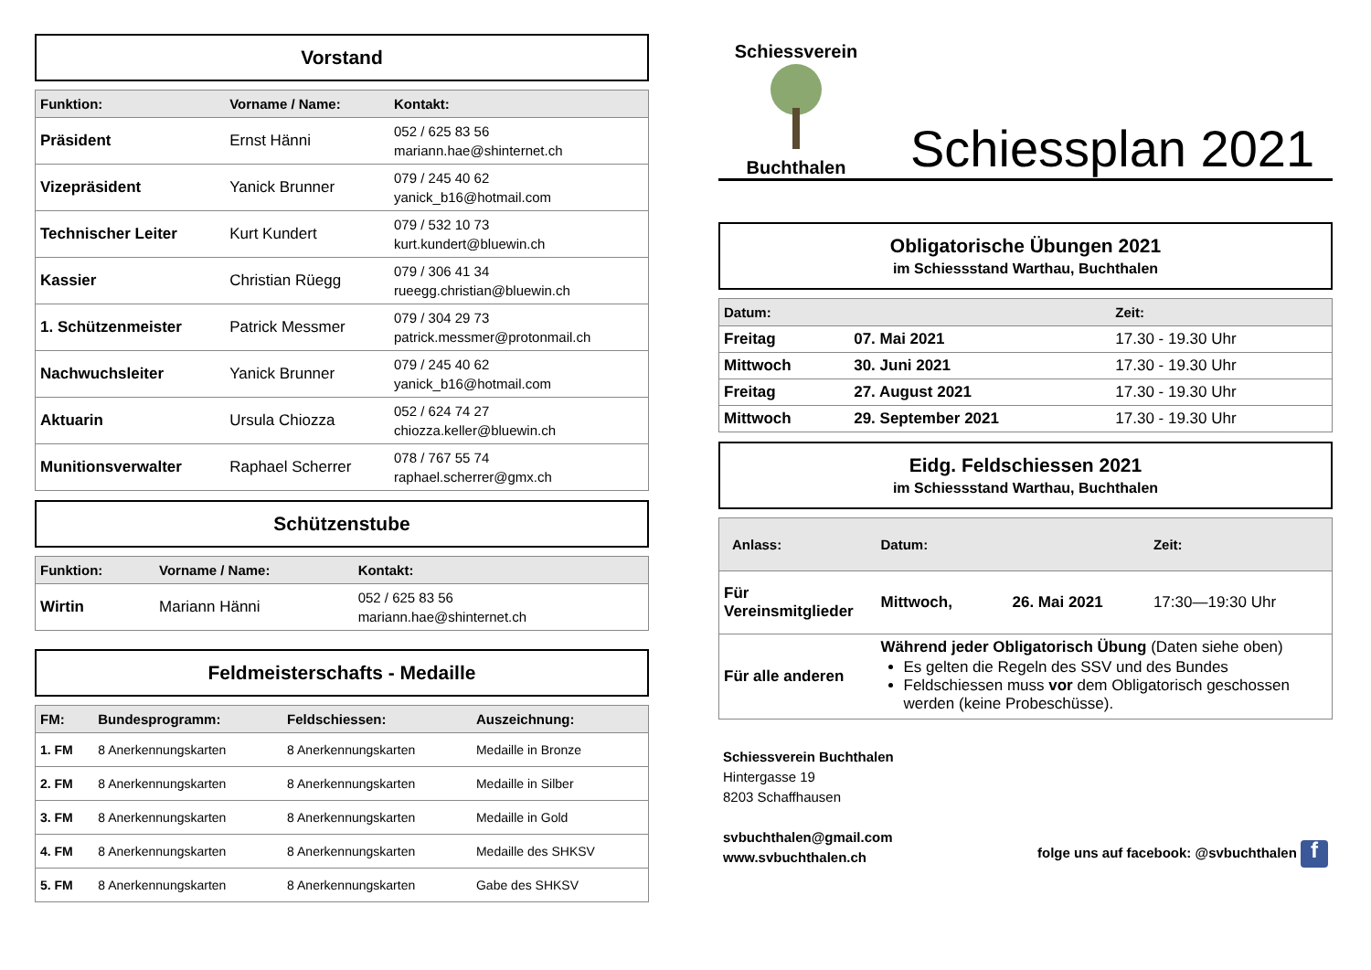Vorstand
| Funktion: | Vorname / Name: | Kontakt: |
| --- | --- | --- |
| Präsident | Ernst Hänni | 052 / 625 83 56 mariann.hae@shinternet.ch |
| Vizepräsident | Yanick Brunner | 079 / 245 40 62 yanick_b16@hotmail.com |
| Technischer Leiter | Kurt Kundert | 079 / 532 10 73 kurt.kundert@bluewin.ch |
| Kassier | Christian Rüegg | 079 / 306 41 34 rueegg.christian@bluewin.ch |
| 1. Schützenmeister | Patrick Messmer | 079 / 304 29 73 patrick.messmer@protonmail.ch |
| Nachwuchsleiter | Yanick Brunner | 079 / 245 40 62 yanick_b16@hotmail.com |
| Aktuarin | Ursula Chiozza | 052 / 624 74 27 chiozza.keller@bluewin.ch |
| Munitionsverwalter | Raphael Scherrer | 078 / 767 55 74 raphael.scherrer@gmx.ch |
Schützenstube
| Funktion: | Vorname / Name: | Kontakt: |
| --- | --- | --- |
| Wirtin | Mariann Hänni | 052 / 625 83 56 mariann.hae@shinternet.ch |
Feldmeisterschafts - Medaille
| FM: | Bundesprogramm: | Feldschiessen: | Auszeichnung: |
| --- | --- | --- | --- |
| 1. FM | 8 Anerkennungskarten | 8 Anerkennungskarten | Medaille in Bronze |
| 2. FM | 8 Anerkennungskarten | 8 Anerkennungskarten | Medaille in Silber |
| 3. FM | 8 Anerkennungskarten | 8 Anerkennungskarten | Medaille in Gold |
| 4. FM | 8 Anerkennungskarten | 8 Anerkennungskarten | Medaille des SHKSV |
| 5. FM | 8 Anerkennungskarten | 8 Anerkennungskarten | Gabe des SHKSV |
Schiessverein
Buchthalen
Schiessplan 2021
Obligatorische Übungen 2021
im Schiessstand Warthau, Buchthalen
| Datum: | | Zeit: |
| --- | --- | --- |
| Freitag | 07. Mai 2021 | 17.30 - 19.30 Uhr |
| Mittwoch | 30. Juni 2021 | 17.30 - 19.30 Uhr |
| Freitag | 27. August 2021 | 17.30 - 19.30 Uhr |
| Mittwoch | 29. September 2021 | 17.30 - 19.30 Uhr |
Eidg. Feldschiessen 2021
im Schiessstand Warthau, Buchthalen
| Anlass: | Datum: | | Zeit: |
| --- | --- | --- | --- |
| Für Vereinsmitglieder | Mittwoch, | 26. Mai 2021 | 17:30—19:30 Uhr |
| Für alle anderen | Während jeder Obligatorisch Übung (Daten siehe oben) Es gelten die Regeln des SSV und des Bundes Feldschiessen muss vor dem Obligatorisch geschossen werden (keine Probeschüsse). | | |
Schiessverein Buchthalen
Hintergasse 19
8203 Schaffhausen
svbuchthalen@gmail.com
www.svbuchthalen.ch
folge uns auf facebook: @svbuchthalen f